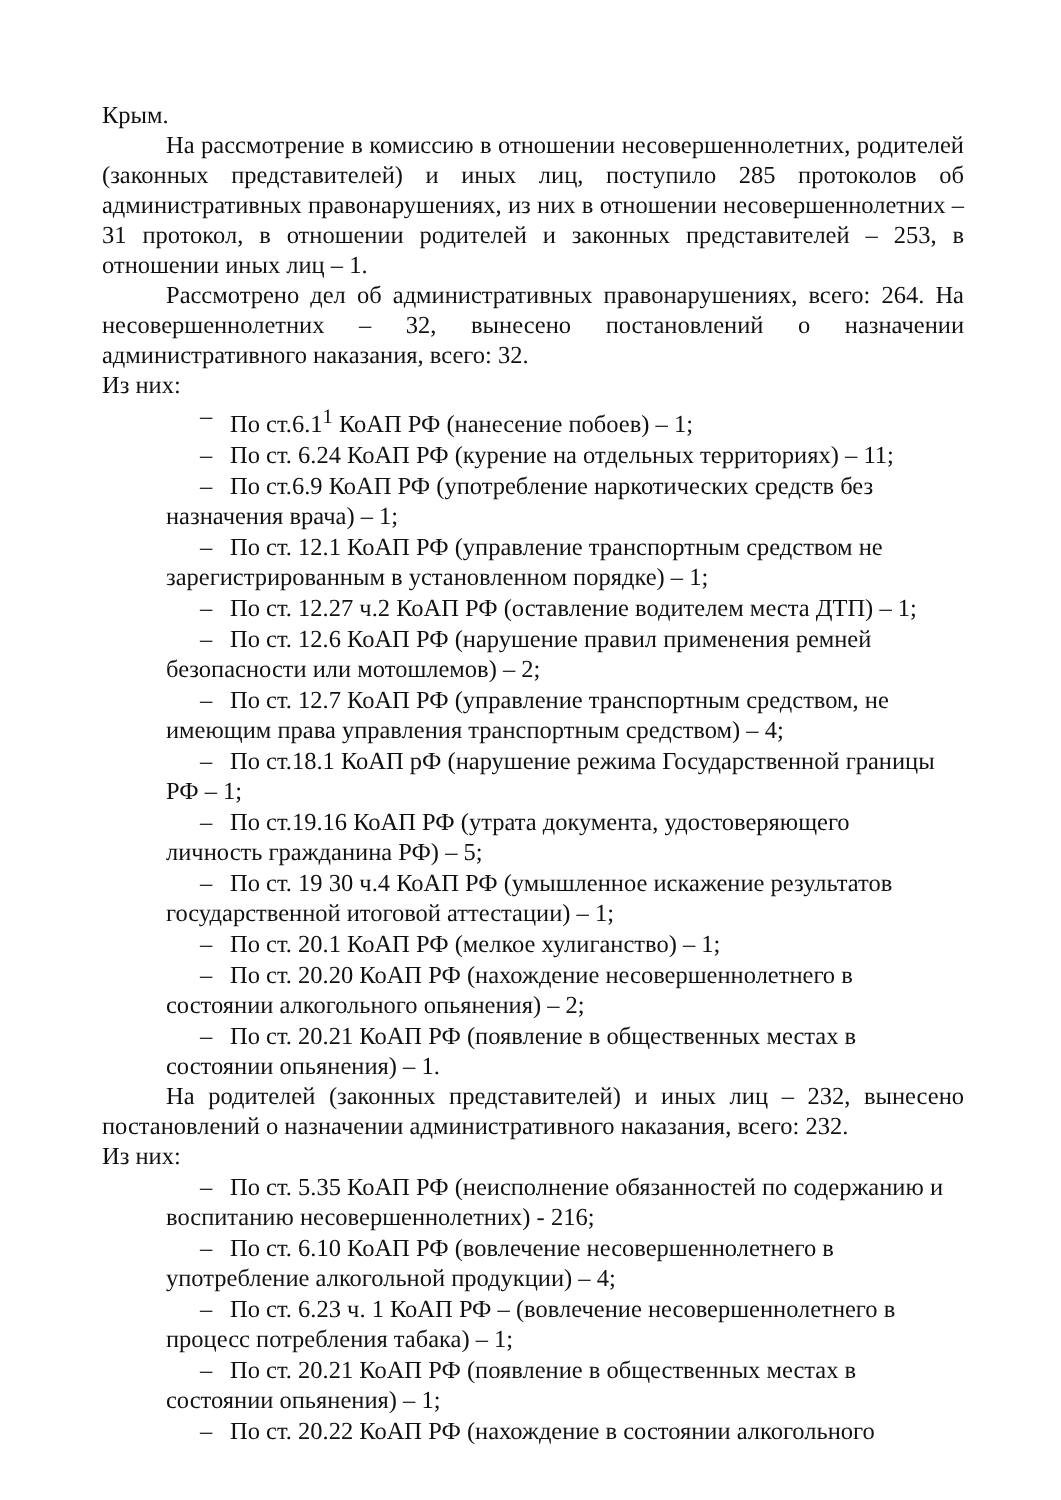Крым.
На рассмотрение в комиссию в отношении несовершеннолетних, родителей (законных представителей) и иных лиц, поступило 285 протоколов об административных правонарушениях, из них в отношении несовершеннолетних – 31 протокол, в отношении родителей и законных представителей – 253, в отношении иных лиц – 1.
Рассмотрено дел об административных правонарушениях, всего: 264. На несовершеннолетних – 32, вынесено постановлений о назначении административного наказания, всего: 32.
Из них:
– По ст.6.1<sup>1</sup> КоАП РФ (нанесение побоев) – 1;
– По ст. 6.24 КоАП РФ (курение на отдельных территориях) – 11;
– По ст.6.9 КоАП РФ (употребление наркотических средств без
назначения врача) – 1;
– По ст. 12.1 КоАП РФ (управление транспортным средством не
зарегистрированным в установленном порядке) – 1;
– По ст. 12.27 ч.2 КоАП РФ (оставление водителем места ДТП) – 1;
– По ст. 12.6 КоАП РФ (нарушение правил применения ремней
безопасности или мотошлемов) – 2;
– По ст. 12.7 КоАП РФ (управление транспортным средством, не
имеющим права управления транспортным средством) – 4;
– По ст.18.1 КоАП рФ (нарушение режима Государственной границы
РФ – 1;
– По ст.19.16 КоАП РФ (утрата документа, удостоверяющего
личность гражданина РФ) – 5;
– По ст. 19 30 ч.4 КоАП РФ (умышленное искажение результатов
государственной итоговой аттестации) – 1;
– По ст. 20.1 КоАП РФ (мелкое хулиганство) – 1;
– По ст. 20.20 КоАП РФ (нахождение несовершеннолетнего в
состоянии алкогольного опьянения) – 2;
– По ст. 20.21 КоАП РФ (появление в общественных местах в
состоянии опьянения) – 1.
На родителей (законных представителей) и иных лиц – 232, вынесено постановлений о назначении административного наказания, всего: 232.
Из них:
– По ст. 5.35 КоАП РФ (неисполнение обязанностей по содержанию и
воспитанию несовершеннолетних) - 216;
– По ст. 6.10 КоАП РФ (вовлечение несовершеннолетнего в
употребление алкогольной продукции) – 4;
– По ст. 6.23 ч. 1 КоАП РФ – (вовлечение несовершеннолетнего в
процесс потребления табака) – 1;
– По ст. 20.21 КоАП РФ (появление в общественных местах в
состоянии опьянения) – 1;
– По ст. 20.22 КоАП РФ (нахождение в состоянии алкогольного